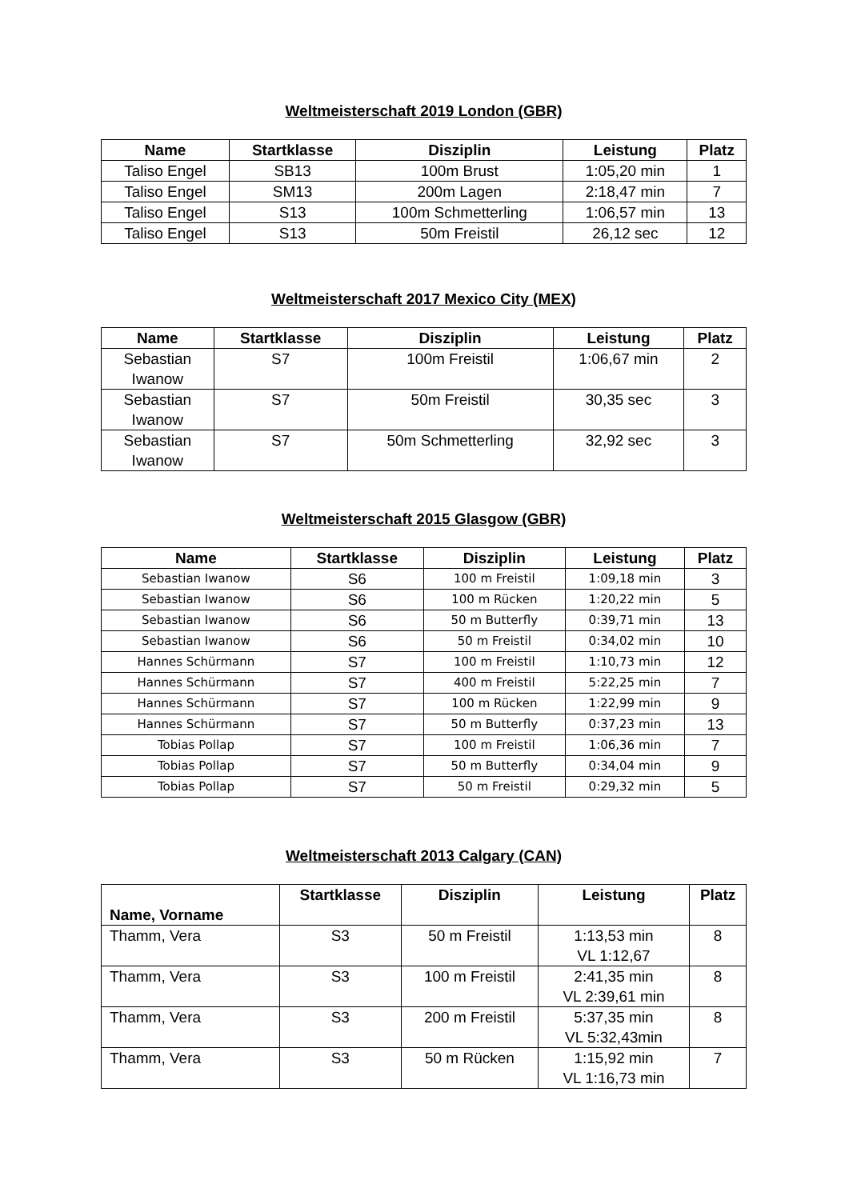Weltmeisterschaft 2019 London (GBR)
| Name | Startklasse | Disziplin | Leistung | Platz |
| --- | --- | --- | --- | --- |
| Taliso Engel | SB13 | 100m Brust | 1:05,20 min | 1 |
| Taliso Engel | SM13 | 200m Lagen | 2:18,47 min | 7 |
| Taliso Engel | S13 | 100m Schmetterling | 1:06,57 min | 13 |
| Taliso Engel | S13 | 50m Freistil | 26,12 sec | 12 |
Weltmeisterschaft 2017 Mexico City (MEX)
| Name | Startklasse | Disziplin | Leistung | Platz |
| --- | --- | --- | --- | --- |
| Sebastian Iwanow | S7 | 100m Freistil | 1:06,67 min | 2 |
| Sebastian Iwanow | S7 | 50m Freistil | 30,35 sec | 3 |
| Sebastian Iwanow | S7 | 50m Schmetterling | 32,92 sec | 3 |
Weltmeisterschaft 2015 Glasgow (GBR)
| Name | Startklasse | Disziplin | Leistung | Platz |
| --- | --- | --- | --- | --- |
| Sebastian Iwanow | S6 | 100 m Freistil | 1:09,18 min | 3 |
| Sebastian Iwanow | S6 | 100 m Rücken | 1:20,22 min | 5 |
| Sebastian Iwanow | S6 | 50 m Butterfly | 0:39,71 min | 13 |
| Sebastian Iwanow | S6 | 50 m Freistil | 0:34,02 min | 10 |
| Hannes Schürmann | S7 | 100 m Freistil | 1:10,73 min | 12 |
| Hannes Schürmann | S7 | 400 m Freistil | 5:22,25 min | 7 |
| Hannes Schürmann | S7 | 100 m Rücken | 1:22,99 min | 9 |
| Hannes Schürmann | S7 | 50 m Butterfly | 0:37,23 min | 13 |
| Tobias Pollap | S7 | 100 m Freistil | 1:06,36 min | 7 |
| Tobias Pollap | S7 | 50 m Butterfly | 0:34,04 min | 9 |
| Tobias Pollap | S7 | 50 m Freistil | 0:29,32 min | 5 |
Weltmeisterschaft 2013 Calgary (CAN)
| Name, Vorname | Startklasse | Disziplin | Leistung | Platz |
| --- | --- | --- | --- | --- |
| Thamm, Vera | S3 | 50 m Freistil | 1:13,53 min VL 1:12,67 | 8 |
| Thamm, Vera | S3 | 100 m Freistil | 2:41,35 min VL 2:39,61 min | 8 |
| Thamm, Vera | S3 | 200 m Freistil | 5:37,35 min VL 5:32,43min | 8 |
| Thamm, Vera | S3 | 50 m Rücken | 1:15,92 min VL 1:16,73 min | 7 |